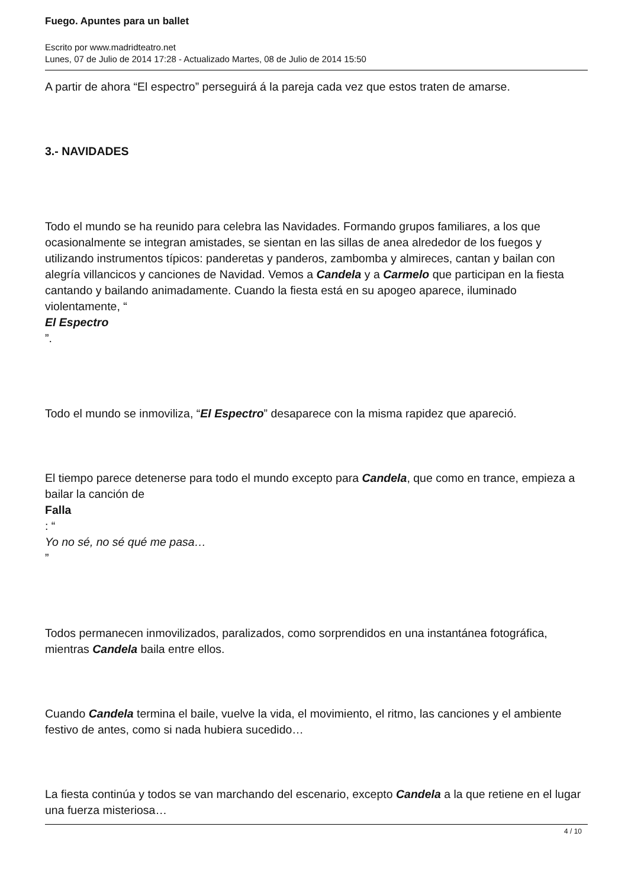Fuego. Apuntes para un ballet
Escrito por www.madridteatro.net
Lunes, 07 de Julio de 2014 17:28 - Actualizado Martes, 08 de Julio de 2014 15:50
A partir de ahora “El espectro” perseguirá á la pareja cada vez que estos traten de amarse.
3.- NAVIDADES
Todo el mundo se ha reunido para celebra las Navidades. Formando grupos familiares, a los que ocasionalmente se integran amistades, se sientan en las sillas de anea alrededor de los fuegos y utilizando instrumentos típicos: panderetas y panderos, zambomba y almireces, cantan y bailan con alegría villancicos y canciones de Navidad. Vemos a Candela y a Carmelo que participan en la fiesta cantando y bailando animadamente. Cuando la fiesta está en su apogeo aparece, iluminado violentamente, “
El Espectro
”.
Todo el mundo se inmoviliza, “El Espectro” desaparece con la misma rapidez que apareció.
El tiempo parece detenerse para todo el mundo excepto para Candela, que como en trance, empieza a bailar la canción de
Falla
: “
Yo no sé, no sé qué me pasa…
”
Todos permanecen inmovilizados, paralizados, como sorprendidos en una instantánea fotográfica, mientras Candela baila entre ellos.
Cuando Candela termina el baile, vuelve la vida, el movimiento, el ritmo, las canciones y el ambiente festivo de antes, como si nada hubiera sucedido…
La fiesta continúa y todos se van marchando del escenario, excepto Candela a la que retiene en el lugar una fuerza misteriosa…
4 / 10